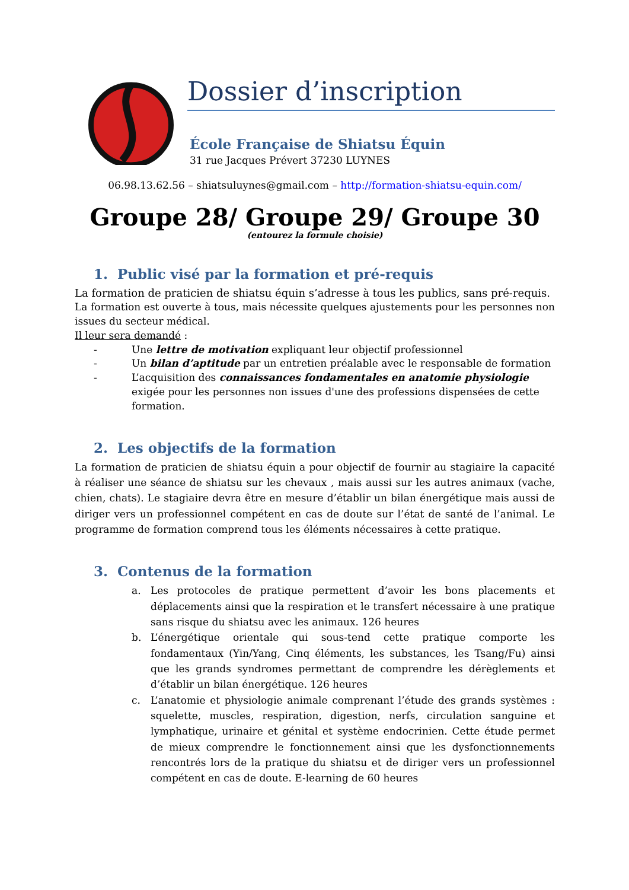Dossier d’inscription
École Française de Shiatsu Équin
31 rue Jacques Prévert 37230 LUYNES
06.98.13.62.56 – shiatsuluynes@gmail.com – http://formation-shiatsu-equin.com/
Groupe 28/ Groupe 29/ Groupe 30
(entourez la formule choisie)
1. Public visé par la formation et pré-requis
La formation de praticien de shiatsu équin s’adresse à tous les publics, sans pré-requis.
La formation est ouverte à tous, mais nécessite quelques ajustements pour les personnes non issues du secteur médical.
Il leur sera demandé :
- Une lettre de motivation expliquant leur objectif professionnel
- Un bilan d’aptitude par un entretien préalable avec le responsable de formation
- L’acquisition des connaissances fondamentales en anatomie physiologie exigée pour les personnes non issues d'une des professions dispensées de cette formation.
2. Les objectifs de la formation
La formation de praticien de shiatsu équin a pour objectif de fournir au stagiaire la capacité à réaliser une séance de shiatsu sur les chevaux , mais aussi sur les autres animaux (vache, chien, chats). Le stagiaire devra être en mesure d’établir un bilan énergétique mais aussi de diriger vers un professionnel compétent en cas de doute sur l’état de santé de l’animal. Le programme de formation comprend tous les éléments nécessaires à cette pratique.
3. Contenus de la formation
a. Les protocoles de pratique permettent d’avoir les bons placements et déplacements ainsi que la respiration et le transfert nécessaire à une pratique sans risque du shiatsu avec les animaux. 126 heures
b. L’énergétique orientale qui sous-tend cette pratique comporte les fondamentaux (Yin/Yang, Cinq éléments, les substances, les Tsang/Fu) ainsi que les grands syndromes permettant de comprendre les dérèglements et d’établir un bilan énergétique. 126 heures
c. L’anatomie et physiologie animale comprenant l’étude des grands systèmes : squelette, muscles, respiration, digestion, nerfs, circulation sanguine et lymphatique, urinaire et génital et système endocrinien. Cette étude permet de mieux comprendre le fonctionnement ainsi que les dysfonctionnements rencontrés lors de la pratique du shiatsu et de diriger vers un professionnel compétent en cas de doute. E-learning de 60 heures